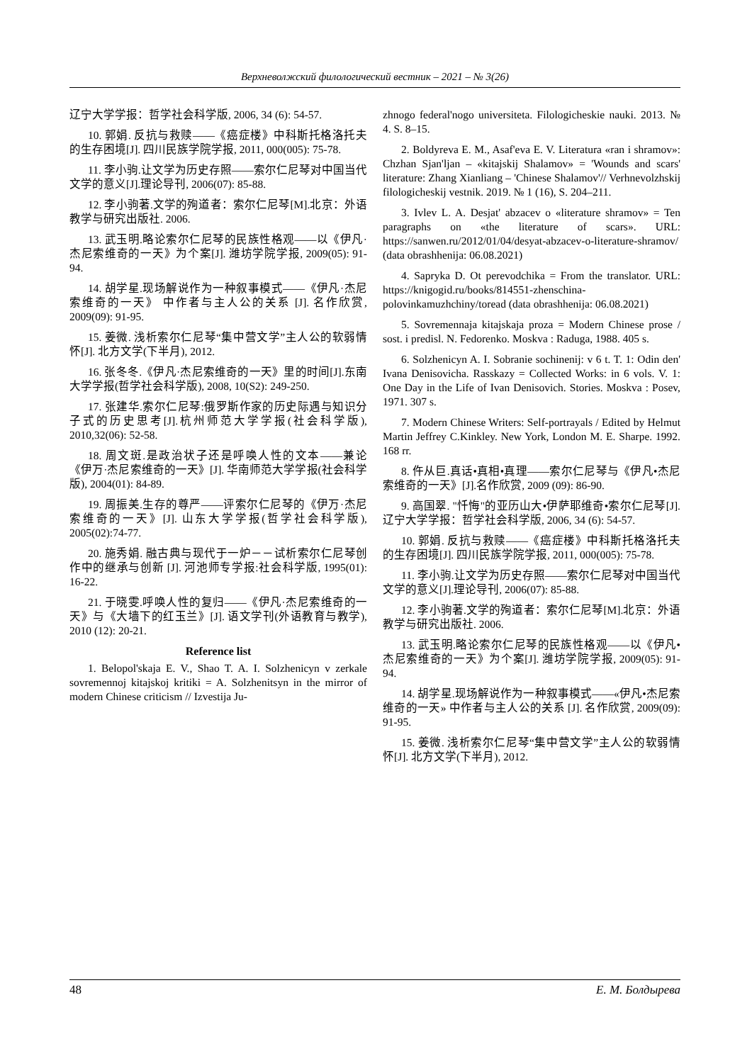Верхневолжский филологический вестник – 2021 – № 3(26)
辽宁大学学报：哲学社会科学版, 2006, 34 (6): 54-57.
10. 郭娟. 反抗与救赎——《癌症楼》中科斯托格洛托夫的生存困境[J]. 四川民族学院学报, 2011, 000(005): 75-78.
11. 李小驹.让文学为历史存照——索尔仁尼琴对中国当代文学的意义[J].理论导刊, 2006(07): 85-88.
12. 李小驹著.文学的殉道者：索尔仁尼琴[M].北京：外语教学与研究出版社. 2006.
13. 武玉明.略论索尔仁尼琴的民族性格观——以《伊凡·杰尼索维奇的一天》为个案[J]. 潍坊学院学报, 2009(05): 91-94.
14. 胡学星.现场解说作为一种叙事模式——《伊凡·杰尼索维奇的一天》 中作者与主人公的关系 [J]. 名作欣赏, 2009(09): 91-95.
15. 姜微. 浅析索尔仁尼琴“集中营文学”主人公的软弱情怀[J]. 北方文学(下半月), 2012.
16. 张冬冬.《伊凡·杰尼索维奇的一天》里的时间[J].东南大学学报(哲学社会科学版), 2008, 10(S2): 249-250.
17. 张建华.索尔仁尼琴:俄罗斯作家的历史际遇与知识分子式的历史思考[J].杭州师范大学学报(社会科学版), 2010,32(06): 52-58.
18. 周文斑.是政治状子还是呼唤人性的文本——兼论《伊万·杰尼索维奇的一天》[J]. 华南师范大学学报(社会科学版), 2004(01): 84-89.
19. 周振美.生存的尊严——评索尔仁尼琴的《伊万·杰尼索维奇的一天》[J]. 山东大学学报(哲学社会科学版), 2005(02):74-77.
20. 施秀娟. 融古典与现代于一炉－－试析索尔仁尼琴创作中的继承与创新 [J]. 河池师专学报:社会科学版, 1995(01): 16-22.
21. 于晓雯.呼唤人性的复归——《伊凡·杰尼索维奇的一天》与《大墙下的红玉兰》[J]. 语文学刊(外语教育与教学), 2010 (12): 20-21.
Reference list
1. Belopol'skaja E. V., Shao T. A. I. Solzhenicyn v zerkale sovremennoj kitajskoj kritiki = A. Solzhenitsyn in the mirror of modern Chinese criticism // Izvestija Ju-
zhnogo federal'nogo universiteta. Filologicheskie nauki. 2013. № 4. S. 8–15.
2. Boldyreva E. M., Asaf'eva E. V. Literatura «ran i shramov»: Chzhan Sjan'ljan – «kitajskij Shalamov» = 'Wounds and scars' literature: Zhang Xianliang – 'Chinese Shalamov'// Verhnevolzhskij filologicheskij vestnik. 2019. № 1 (16), S. 204–211.
3. Ivlev L. A. Desjat' abzacev o «literature shramov» = Ten paragraphs on «the literature of scars». URL: https://sanwen.ru/2012/01/04/desyat-abzacev-o-literature-shramov/ (data obrashhenija: 06.08.2021)
4. Sapryka D. Ot perevodchika = From the translator. URL: https://knigogid.ru/books/814551-zhenschina-polovinkamuzhchiny/toread (data obrashhenija: 06.08.2021)
5. Sovremennaja kitajskaja proza = Modern Chinese prose / sost. i predisl. N. Fedorenko. Moskva : Raduga, 1988. 405 s.
6. Solzhenicyn A. I. Sobranie sochinenij: v 6 t. T. 1: Odin den' Ivana Denisovicha. Rasskazy = Collected Works: in 6 vols. V. 1: One Day in the Life of Ivan Denisovich. Stories. Moskva : Posev, 1971. 307 s.
7. Modern Chinese Writers: Self-portrayals / Edited by Helmut Martin Jeffrey C.Kinkley. New York, London M. E. Sharpe. 1992. 168 rr.
8. 仵从巨.真话•真相•真理——索尔仁尼琴与《伊凡•杰尼索维奇的一天》[J].名作欣赏, 2009 (09): 86-90.
9. 高国翠. "忏悔"的亚历山大•伊萨耶维奇•索尔仁尼琴[J]. 辽宁大学学报：哲学社会科学版, 2006, 34 (6): 54-57.
10. 郭娟. 反抗与救赎——《癌症楼》中科斯托格洛托夫的生存困境[J]. 四川民族学院学报, 2011, 000(005): 75-78.
11. 李小驹.让文学为历史存照——索尔仁尼琴对中国当代文学的意义[J].理论导刊, 2006(07): 85-88.
12. 李小驹著.文学的殉道者：索尔仁尼琴[M].北京：外语教学与研究出版社. 2006.
13. 武玉明.略论索尔仁尼琴的民族性格观——以《伊凡•杰尼索维奇的一天》为个案[J]. 潍坊学院学报, 2009(05): 91-94.
14. 胡学星.现场解说作为一种叙事模式——«伊凡•杰尼索维奇的一天» 中作者与主人公的关系 [J]. 名作欣赏, 2009(09): 91-95.
15. 姜微. 浅析索尔仁尼琴“集中营文学”主人公的软弱情怀[J]. 北方文学(下半月), 2012.
48 Е. М. Болдырева